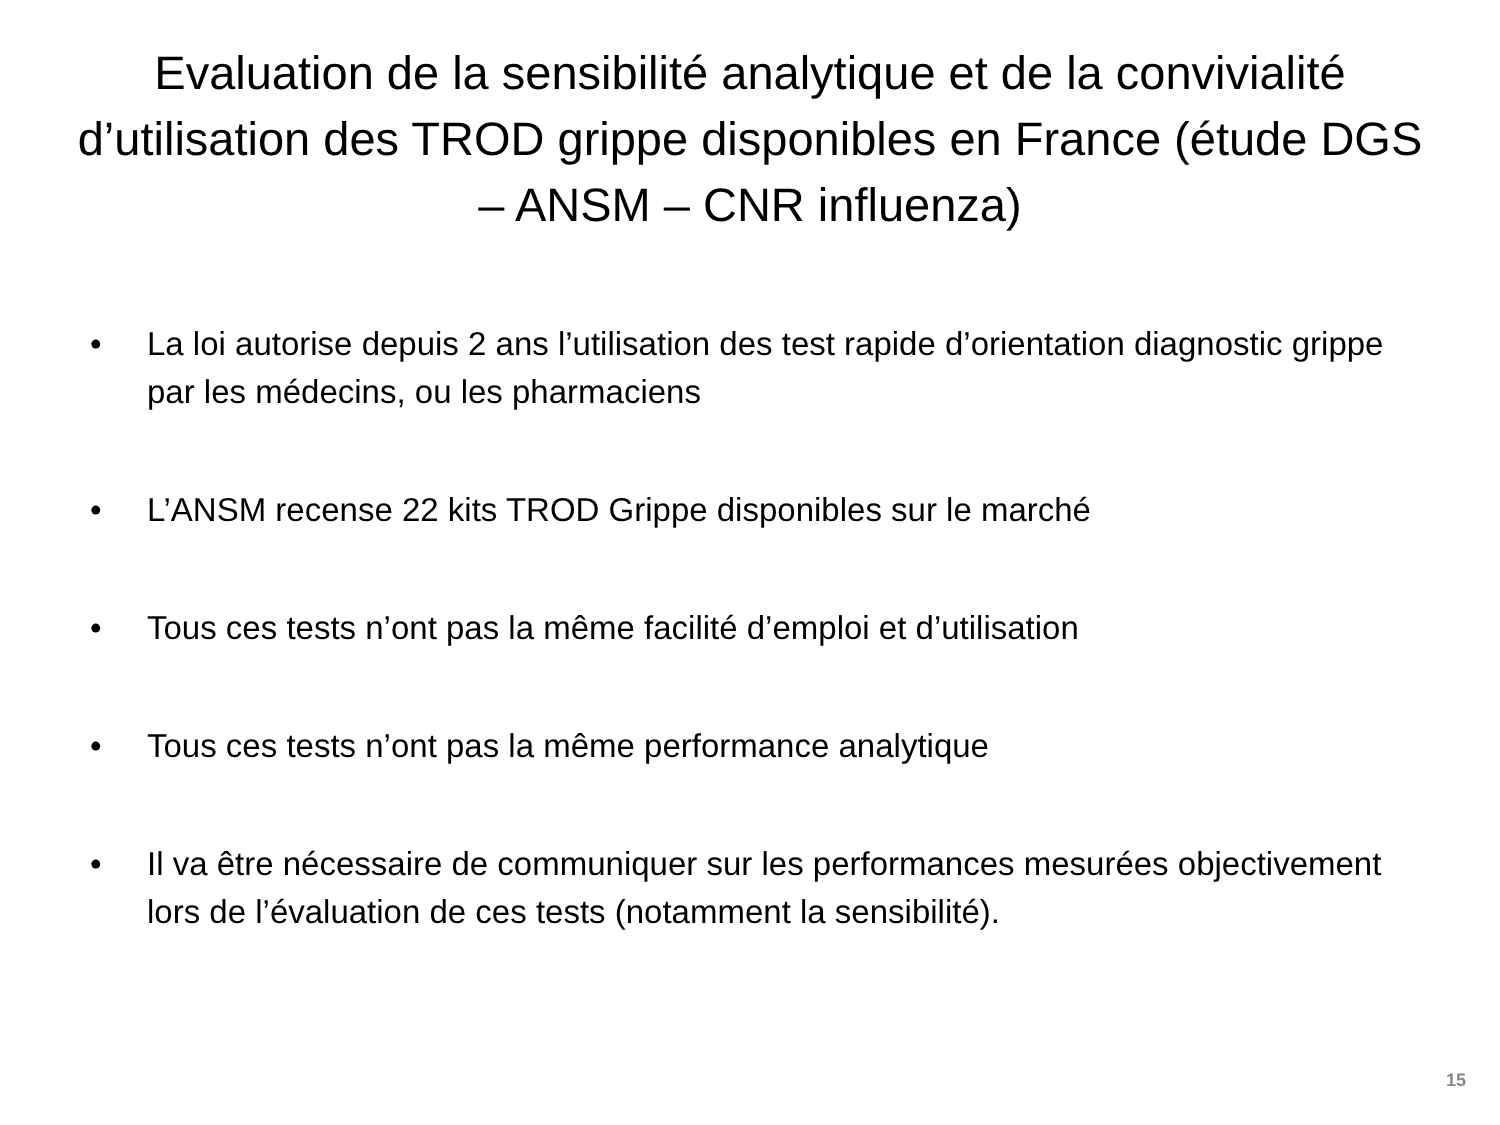Evaluation de la sensibilité analytique et de la convivialité d’utilisation des TROD grippe disponibles en France (étude DGS – ANSM – CNR influenza)
• La loi autorise depuis 2 ans l’utilisation des test rapide d’orientation diagnostic grippe par les médecins, ou les pharmaciens
• L’ANSM recense 22 kits TROD Grippe disponibles sur le marché
• Tous ces tests n’ont pas la même facilité d’emploi et d’utilisation
• Tous ces tests n’ont pas la même performance analytique
• Il va être nécessaire de communiquer sur les performances mesurées objectivement lors de l’évaluation de ces tests (notamment la sensibilité).
15